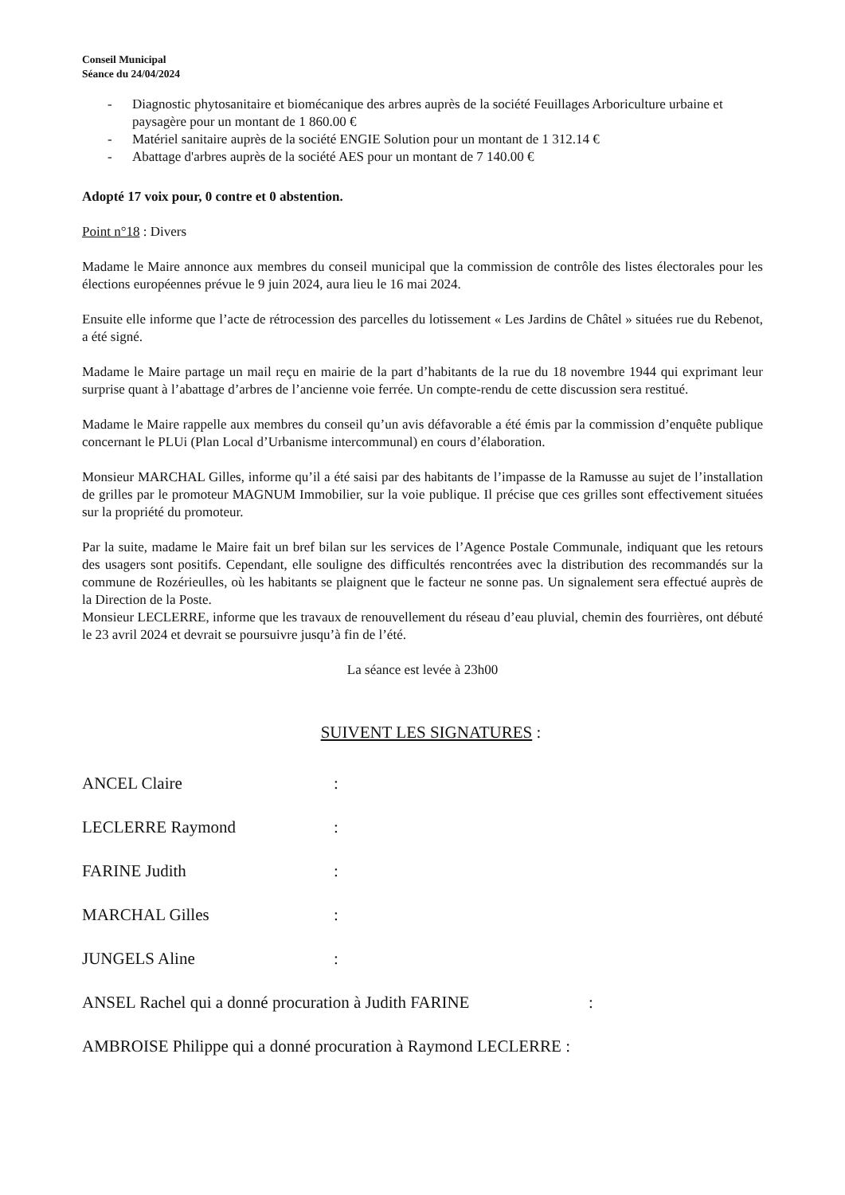Conseil Municipal
Séance du 24/04/2024
- Diagnostic phytosanitaire et biomécanique des arbres auprès de la société Feuillages Arboriculture urbaine et paysagère pour un montant de 1 860.00 €
- Matériel sanitaire auprès de la société ENGIE Solution pour un montant de 1 312.14 €
- Abattage d'arbres auprès de la société AES pour un montant de 7 140.00 €
Adopté 17 voix pour, 0 contre et 0 abstention.
Point n°18 : Divers
Madame le Maire annonce aux membres du conseil municipal que la commission de contrôle des listes électorales pour les élections européennes prévue le 9 juin 2024, aura lieu le 16 mai 2024.
Ensuite elle informe que l’acte de rétrocession des parcelles du lotissement « Les Jardins de Châtel » situées rue du Rebenot, a été signé.
Madame le Maire partage un mail reçu en mairie de la part d’habitants de la rue du 18 novembre 1944 qui exprimant leur surprise quant à l’abattage d’arbres de l’ancienne voie ferrée. Un compte-rendu de cette discussion sera restitué.
Madame le Maire rappelle aux membres du conseil qu’un avis défavorable a été émis par la commission d’enquête publique concernant le PLUi (Plan Local d’Urbanisme intercommunal) en cours d’élaboration.
Monsieur MARCHAL Gilles, informe qu’il a été saisi par des habitants de l’impasse de la Ramusse au sujet de l’installation de grilles par le promoteur MAGNUM Immobilier, sur la voie publique. Il précise que ces grilles sont effectivement situées sur la propriété du promoteur.
Par la suite, madame le Maire fait un bref bilan sur les services de l’Agence Postale Communale, indiquant que les retours des usagers sont positifs. Cependant, elle souligne des difficultés rencontrées avec la distribution des recommandés sur la commune de Rozérieulles, où les habitants se plaignent que le facteur ne sonne pas. Un signalement sera effectué auprès de la Direction de la Poste.
Monsieur LECLERRE, informe que les travaux de renouvellement du réseau d’eau pluvial, chemin des fourrières, ont débuté le 23 avril 2024 et devrait se poursuivre jusqu’à fin de l’été.
La séance est levée à 23h00
SUIVENT LES SIGNATURES :
ANCEL Claire:
LECLERRE Raymond:
FARINE Judith:
MARCHAL Gilles:
JUNGELS Aline:
ANSEL Rachel qui a donné procuration à Judith FARINE:
AMBROISE Philippe qui a donné procuration à Raymond LECLERRE :